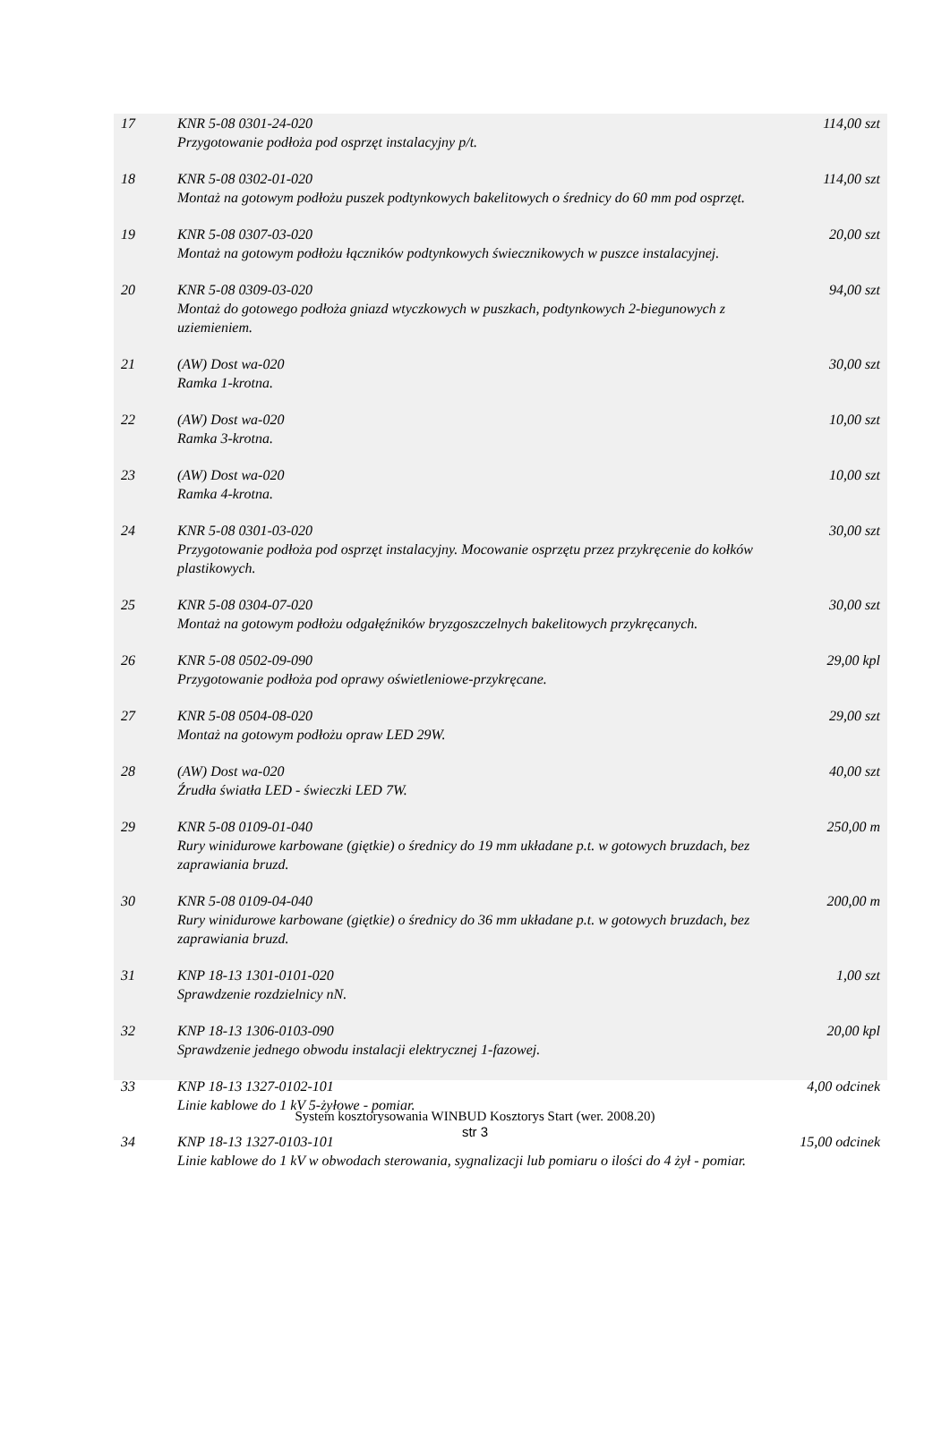| 17 | KNR 5-08 0301-24-020 Przygotowanie podłoża pod osprzęt instalacyjny p/t. | 114,00 szt |
| 18 | KNR 5-08 0302-01-020 Montaż na gotowym podłożu puszek podtynkowych bakelitowych o średnicy do 60 mm pod osprzęt. | 114,00 szt |
| 19 | KNR 5-08 0307-03-020 Montaż na gotowym podłożu łączników podtynkowych świecznikowych w puszce instalacyjnej. | 20,00 szt |
| 20 | KNR 5-08 0309-03-020 Montaż do gotowego podłoża gniazd wtyczkowych w puszkach, podtynkowych 2-biegunowych z uziemieniem. | 94,00 szt |
| 21 | (AW) Dost wa-020 Ramka 1-krotna. | 30,00 szt |
| 22 | (AW) Dost wa-020 Ramka 3-krotna. | 10,00 szt |
| 23 | (AW) Dost wa-020 Ramka 4-krotna. | 10,00 szt |
| 24 | KNR 5-08 0301-03-020 Przygotowanie podłoża pod osprzęt instalacyjny. Mocowanie osprzętu przez przykręcenie do kołków plastikowych. | 30,00 szt |
| 25 | KNR 5-08 0304-07-020 Montaż na gotowym podłożu odgałęźników bryzgoszczelnych bakelitowych przykręcanych. | 30,00 szt |
| 26 | KNR 5-08 0502-09-090 Przygotowanie podłoża pod oprawy oświetleniowe-przykręcane. | 29,00 kpl |
| 27 | KNR 5-08 0504-08-020 Montaż na gotowym podłożu opraw LED 29W. | 29,00 szt |
| 28 | (AW) Dost wa-020 Źrudła światła LED - świeczki LED 7W. | 40,00 szt |
| 29 | KNR 5-08 0109-01-040 Rury winidurowe karbowane (giętkie) o średnicy do 19 mm układane p.t. w gotowych bruzdach, bez zaprawiania bruzd. | 250,00 m |
| 30 | KNR 5-08 0109-04-040 Rury winidurowe karbowane (giętkie) o średnicy do 36 mm układane p.t. w gotowych bruzdach, bez zaprawiania bruzd. | 200,00 m |
| 31 | KNP 18-13 1301-0101-020 Sprawdzenie rozdzielnicy nN. | 1,00 szt |
| 32 | KNP 18-13 1306-0103-090 Sprawdzenie jednego obwodu instalacji elektrycznej 1-fazowej. | 20,00 kpl |
| 33 | KNP 18-13 1327-0102-101 Linie kablowe do 1 kV 5-żyłowe - pomiar. | 4,00 odcinek |
| 34 | KNP 18-13 1327-0103-101 Linie kablowe do 1 kV w obwodach sterowania, sygnalizacji lub pomiaru o ilości do 4 żył - pomiar. | 15,00 odcinek |
System kosztorysowania WINBUD Kosztorys Start (wer. 2008.20)
str 3